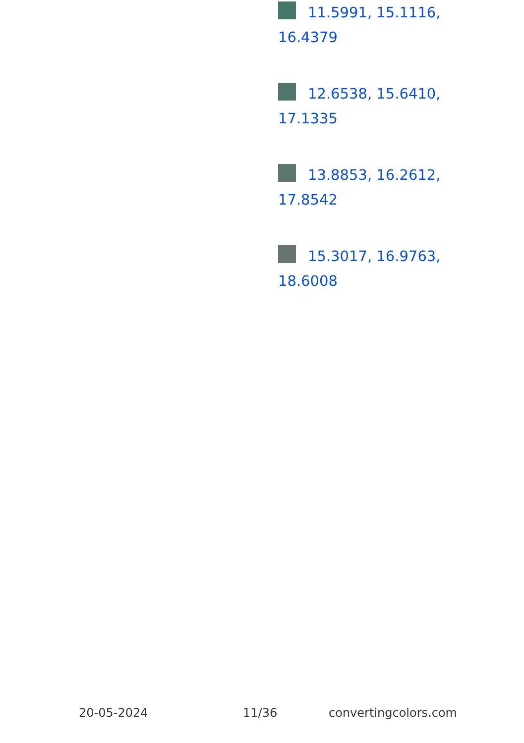11.5991, 15.1116, 16.4379
12.6538, 15.6410, 17.1335
13.8853, 16.2612, 17.8542
15.3017, 16.9763, 18.6008
20-05-2024 11/36 convertingcolors.com